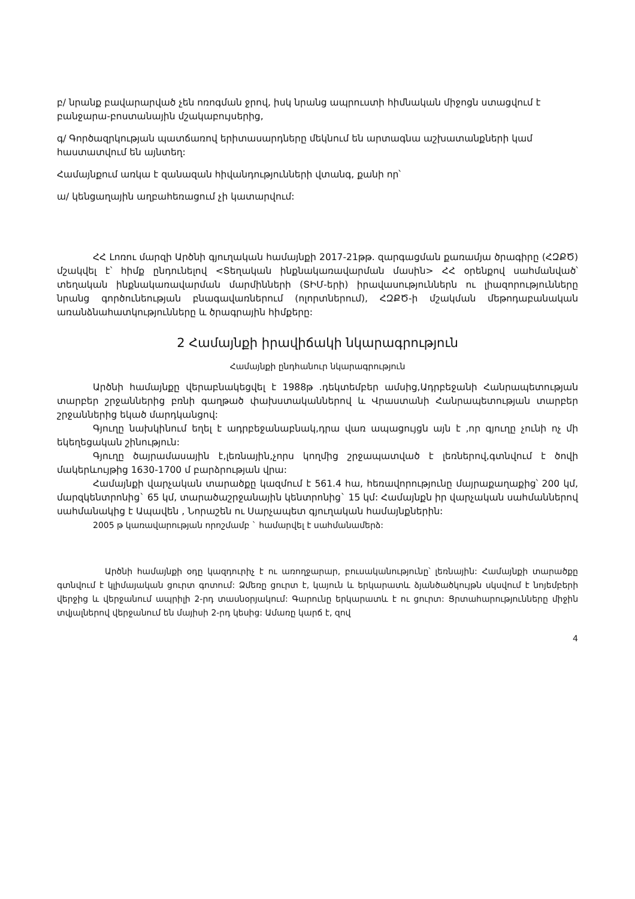բ/ նրանք բավարարված չեն ոռոգման ջրով, իսկ նրանց ապրուստի հիմնական միջոցն ստացվում է բանջարա-բոստանային մշակաբույսերից,
գ/ Գործազրկության պատճառով երիտասարդները մեկնում են արտագնա աշխատանքների կամ հաստատվում են այնտեղ:
Համայնքում առկա է զանազան հիվանդությունների վտանգ, քանի որ՝
ա/ կենցաղային աղբահեռացում չի կատարվում:
ՀՀ Լոռու մարզի Արծնի գյուղական համայնքի 2017-21թթ. զարգացման քառամյա ծրագիրը (ՀԶՔԾ) մշակվել է՝ հիմք ընդունելով <Տեղական ինքնակառավարման մասին> ՀՀ օրենքով սահմանված՝ տեղական ինքնակառավարման մարմինների (ՏԻՄ-երի) իրավասություններն ու լիազորությունները նրանց գործունեության բնագավառներում (ոլորտներում), ՀԶՔԾ-ի մշակման մեթոդաբանական առանձնահատկությունները և ծրագրային հիմքերը:
2 Համայնքի իրավիճակի նկարագրություն
Համայնքի ընդհանուր նկարագրություն
Արծնի համայնքը վերաբնակեցվել է 1988թ .դեկտեմբեր ամսից,Ադրբեջանի Հանրապետության տարբեր շրջաններից բռնի գաղթած փախստականներով և Վրաստանի Հանրապետության տարբեր շրջաններից եկած մարդկանցով:
Գյուղը նախկինում եղել է ադրբեջանաբնակ,դրա վառ ապացույցն այն է ,որ գյուղը չունի ոչ մի եկեղեցական շինություն:
Գյուղը ծայրամասային է,լեռնային,չորս կողմից շրջապատված է լեռներով,գտնվում է ծովի մակերևույթից 1630-1700 մ բարձրության վրա:
Համայնքի վարչական տարածքը կազմում է 561.4 հա, հեռավորությունը մայրաքաղաքից՝ 200 կմ, մարզկենտրոնից` 65 կմ, տարածաշրջանային կենտրոնից` 15 կմ: Համայնքն իր վարչական սահմաններով սահմանակից է Ապավեն , Նորաշեն ու Սարչապետ գյուղական համայնքներին:
2005 թ կառավարության որոշմամբ ` համարվել է սահմանամերձ:
Արծնի համայնքի օդը կազդուրիչ է ու առողջարար, բուսականությունը՝ լեռնային: Համայնքի տարածքը գտնվում է կլիմայական ցուրտ գոտում: Ձմեռը ցուրտ է, կայուն և երկարատև ձյանծածկույթն սկսվում է նոյեմբերի վերջից և վերջանում ապրիլի 2-րդ տասնօրյակում: Գարունը երկարատև է ու ցուրտ: Ցրտահարությունները միջին տվյալներով վերջանում են մայիսի 2-րդ կեսից: Ամառը կարճ է, զով
4